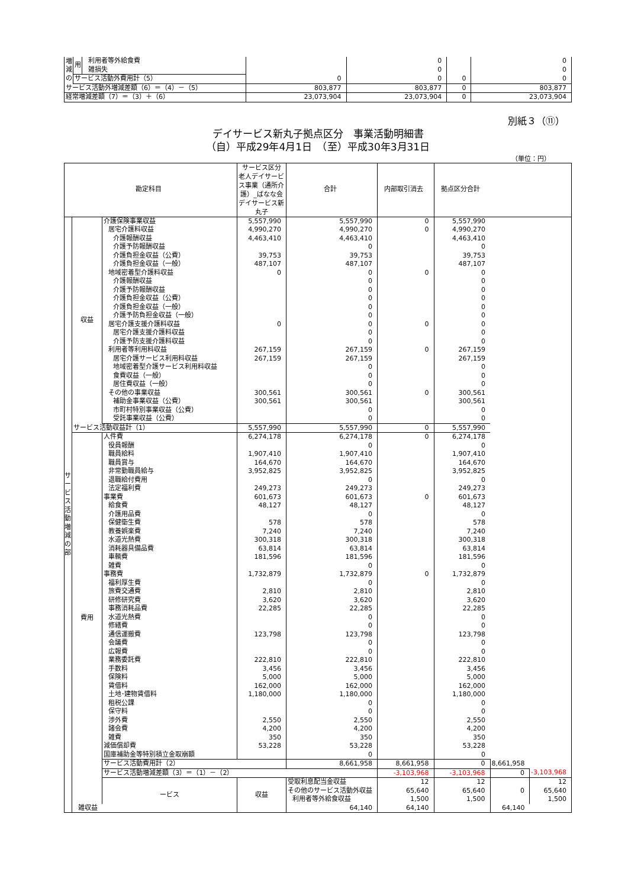| 増減の | 用 | 利用者等外給食費 | | 0 | | 0 |
| | | 雑損失 | | 0 | | 0 |
| | サービス活動外費用計（5） | | 0 | 0 | 0 | 0 |
| サービス活動外増減差額（6）＝（4）－（5） | | | 803,877 | 803,877 | 0 | 803,877 |
| 経常増減差額（7）＝（3）＋（6） | | | 23,073,904 | 23,073,904 | 0 | 23,073,904 |
別紙３（⑪）
デイサービス新丸子拠点区分　事業活動明細書
（自）平成29年4月1日　（至）平成30年3月31日
（単位：円）
| 勘定科目 | | | サービス区分 老人デイサービス事業（通所介護）_ばなな会デイサービス新丸子 | 合計 | 内部取引消去 | 拠点区分合計 | | |
| --- | --- | --- | --- | --- | --- | --- | --- | --- |
| サービス活動増減の部 | 収益 | 介護保険事業収益 | 5,557,990 | 5,557,990 | 0 | 5,557,990 | | |
| | | 居宅介護料収益 | 4,990,270 | 4,990,270 | 0 | 4,990,270 | | |
| | | 介護報酬収益 | 4,463,410 | 4,463,410 | | 4,463,410 | | |
| | | 介護予防報酬収益 | | 0 | | 0 | | |
| | | 介護負担金収益（公費） | 39,753 | 39,753 | | 39,753 | | |
| | | 介護負担金収益（一般） | 487,107 | 487,107 | | 487,107 | | |
| | | 地域密着型介護料収益 | 0 | 0 | 0 | 0 | | |
| | | 介護報酬収益 | | 0 | | 0 | | |
| | | 介護予防報酬収益 | | 0 | | 0 | | |
| | | 介護負担金収益（公費） | | 0 | | 0 | | |
| | | 介護負担金収益（一般） | | 0 | | 0 | | |
| | | 介護予防負担金収益（一般） | | 0 | | 0 | | |
| | | 居宅介護支援介護料収益 | 0 | 0 | 0 | 0 | | |
| | | 居宅介護支援介護料収益 | | 0 | | 0 | | |
| | | 介護予防支援介護料収益 | | 0 | | 0 | | |
| | | 利用者等利用料収益 | 267,159 | 267,159 | 0 | 267,159 | | |
| | | 居宅介護サービス利用料収益 | 267,159 | 267,159 | | 267,159 | | |
| | | 地域密着型介護サービス利用料収益 | | 0 | | 0 | | |
| | | 食費収益（一般） | | 0 | | 0 | | |
| | | 居住費収益（一般） | | 0 | | 0 | | |
| | | その他の事業収益 | 300,561 | 300,561 | 0 | 300,561 | | |
| | | 補助金事業収益（公費） | 300,561 | 300,561 | | 300,561 | | |
| | | 市町村特別事業収益（公費） | | 0 | | 0 | | |
| | | 受託事業収益（公費） | | 0 | | 0 | | |
| | サービス活動収益計（1） | | 5,557,990 | 5,557,990 | 0 | 5,557,990 | | |
| | 費用 | 人件費 | 6,274,178 | 6,274,178 | 0 | 6,274,178 | | |
| | | 役員報酬 | | 0 | | 0 | | |
| | | 職員給料 | 1,907,410 | 1,907,410 | | 1,907,410 | | |
| | | 職員賞与 | 164,670 | 164,670 | | 164,670 | | |
| | | 非常勤職員給与 | 3,952,825 | 3,952,825 | | 3,952,825 | | |
| | | 退職給付費用 | | 0 | | 0 | | |
| | | 法定福利費 | 249,273 | 249,273 | | 249,273 | | |
| | | 事業費 | 601,673 | 601,673 | 0 | 601,673 | | |
| | | 給食費 | 48,127 | 48,127 | | 48,127 | | |
| | | 介護用品費 | | 0 | | 0 | | |
| | | 保健衛生費 | 578 | 578 | | 578 | | |
| | | 教養娯楽費 | 7,240 | 7,240 | | 7,240 | | |
| | | 水道光熱費 | 300,318 | 300,318 | | 300,318 | | |
| | | 消耗器具備品費 | 63,814 | 63,814 | | 63,814 | | |
| | | 車輌費 | 181,596 | 181,596 | | 181,596 | | |
| | | 雑費 | | 0 | | 0 | | |
| | | 事務費 | 1,732,879 | 1,732,879 | 0 | 1,732,879 | | |
| | | 福利厚生費 | | 0 | | 0 | | |
| | | 旅費交通費 | 2,810 | 2,810 | | 2,810 | | |
| | | 研修研究費 | 3,620 | 3,620 | | 3,620 | | |
| | | 事務消耗品費 | 22,285 | 22,285 | | 22,285 | | |
| | | 水道光熱費 | | 0 | | 0 | | |
| | | 修繕費 | | 0 | | 0 | | |
| | | 通信運搬費 | 123,798 | 123,798 | | 123,798 | | |
| | | 会議費 | | 0 | | 0 | | |
| | | 広報費 | | 0 | | 0 | | |
| | | 業務委託費 | 222,810 | 222,810 | | 222,810 | | |
| | | 手数料 | 3,456 | 3,456 | | 3,456 | | |
| | | 保険料 | 5,000 | 5,000 | | 5,000 | | |
| | | 賃借料 | 162,000 | 162,000 | | 162,000 | | |
| | | 土地･建物賃借料 | 1,180,000 | 1,180,000 | | 1,180,000 | | |
| | | 租税公課 | | 0 | | 0 | | |
| | | 保守料 | | 0 | | 0 | | |
| | | 渉外費 | 2,550 | 2,550 | | 2,550 | | |
| | | 諸会費 | 4,200 | 4,200 | | 4,200 | | |
| | | 雑費 | 350 | 350 | | 350 | | |
| | | 減価償却費 | 53,228 | 53,228 | | 53,228 | | |
| | | 国庫補助金等特別積立金取崩額 | | 0 | | 0 | | |
| | | サービス活動費用計（2） | | 8,661,958 | 8,661,958 | 0 | 8,661,958 | |
| | | サービス活動増減差額（3）＝（1）－（2） | | | -3,103,968 | -3,103,968 | 0 | -3,103,968 |
| | | ービス | 収益 | 受取利息配当金収益 | 12 | 12 | | 12 |
| | | | | その他のサービス活動外収益 | 65,640 | 65,640 | 0 | 65,640 |
| | | | | 利用者等外給食収益 | 1,500 | 1,500 | | 1,500 |
| | 雑収益 | | | 64,140 | 64,140 | | 64,140 | |